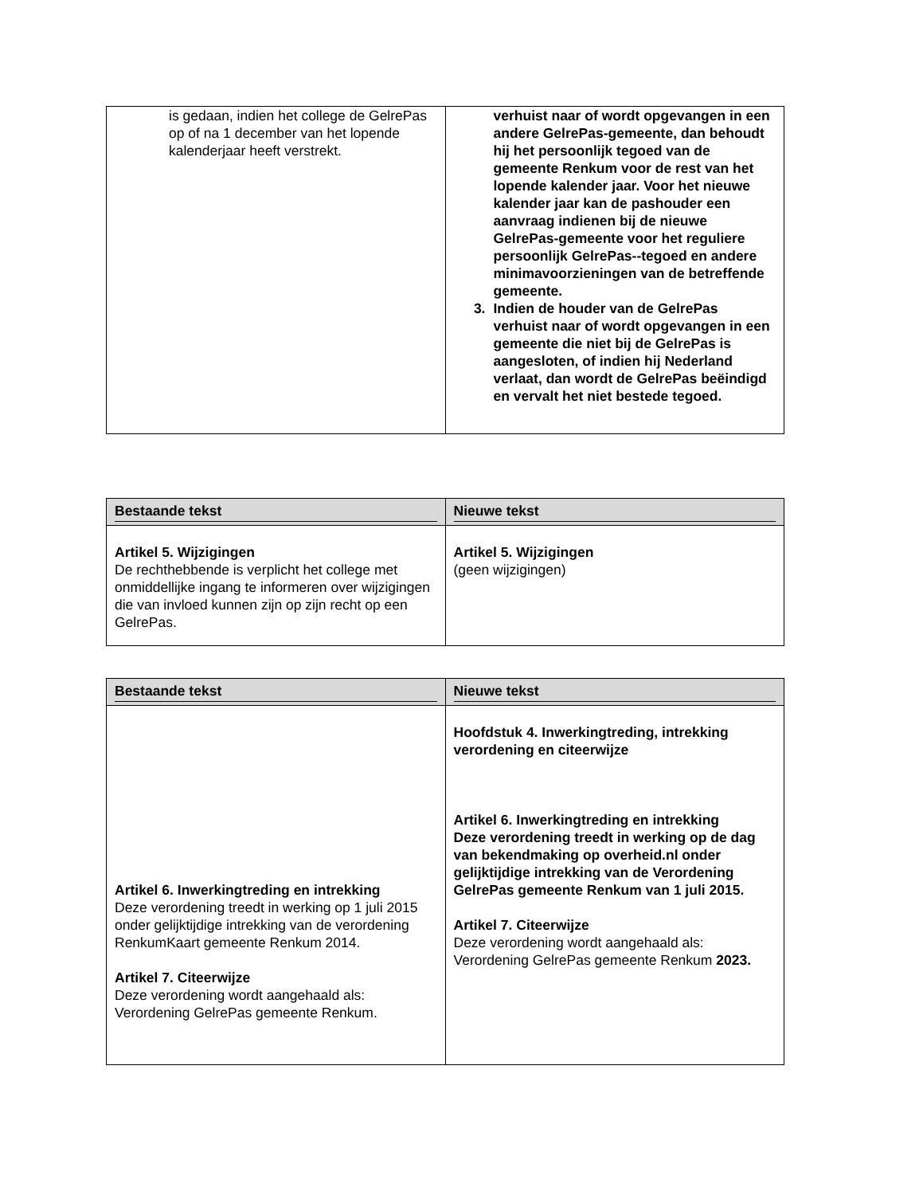| is gedaan, indien het college de GelrePas op of na 1 december van het lopende kalenderjaar heeft verstrekt. | verhuist naar of wordt opgevangen in een andere GelrePas-gemeente, dan behoudt hij het persoonlijk tegoed van de gemeente Renkum voor de rest van het lopende kalender jaar. Voor het nieuwe kalender jaar kan de pashouder een aanvraag indienen bij de nieuwe GelrePas-gemeente voor het reguliere persoonlijk GelrePas--tegoed en andere minimavoorzieningen van de betreffende gemeente. 3. Indien de houder van de GelrePas verhuist naar of wordt opgevangen in een gemeente die niet bij de GelrePas is aangesloten, of indien hij Nederland verlaat, dan wordt de GelrePas beëindigd en vervalt het niet bestede tegoed. |
| Bestaande tekst | Nieuwe tekst |
| --- | --- |
| Artikel 5. Wijzigingen De rechthebbende is verplicht het college met onmiddellijke ingang te informeren over wijzigingen die van invloed kunnen zijn op zijn recht op een GelrePas. | Artikel 5. Wijzigingen (geen wijzigingen) |
| Bestaande tekst | Nieuwe tekst |
| --- | --- |
| Artikel 6. Inwerkingtreding en intrekking Deze verordening treedt in werking op 1 juli 2015 onder gelijktijdige intrekking van de verordening RenkumKaart gemeente Renkum 2014. Artikel 7. Citeerwijze Deze verordening wordt aangehaald als: Verordening GelrePas gemeente Renkum. | Hoofdstuk 4. Inwerkingtreding, intrekking verordening en citeerwijze Artikel 6. Inwerkingtreding en intrekking Deze verordening treedt in werking op de dag van bekendmaking op overheid.nl onder gelijktijdige intrekking van de Verordening GelrePas gemeente Renkum van 1 juli 2015. Artikel 7. Citeerwijze Deze verordening wordt aangehaald als: Verordening GelrePas gemeente Renkum 2023. |